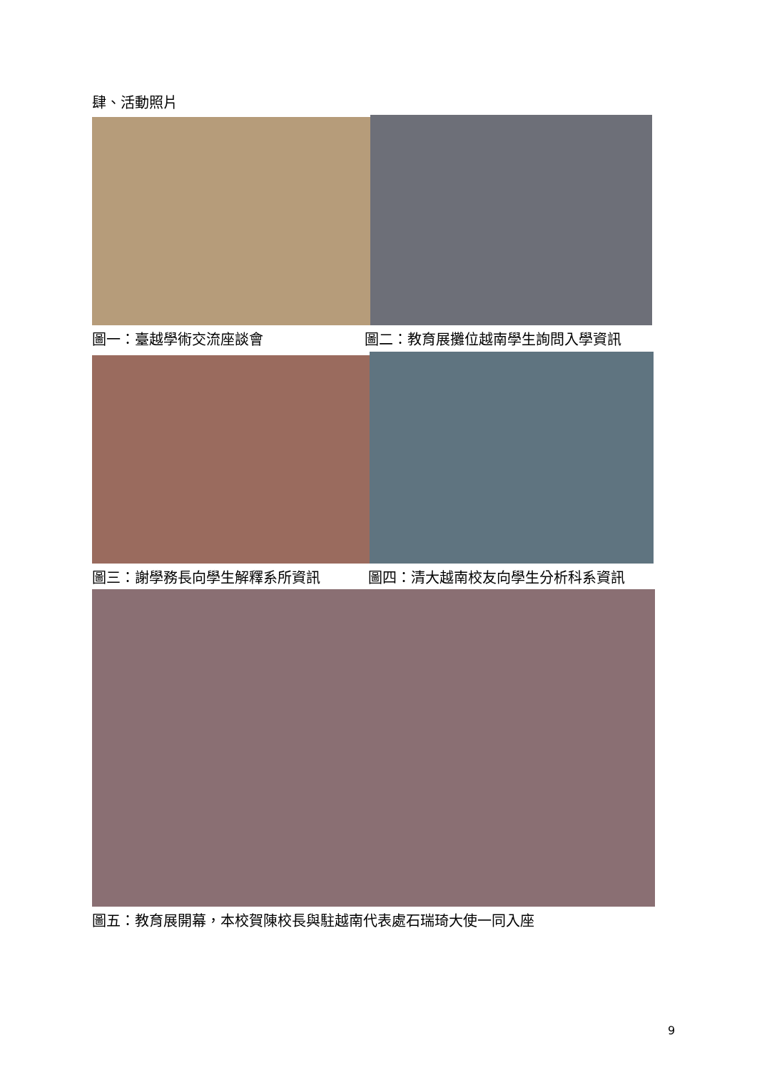肆、活動照片
圖一：臺越學術交流座談會 圖二：教育展攤位越南學生詢問入學資訊
圖三：謝學務長向學生解釋系所資訊 圖四：清大越南校友向學生分析科系資訊
圖五：教育展開幕，本校賀陳校長與駐越南代表處石瑞琦大使一同入座
9